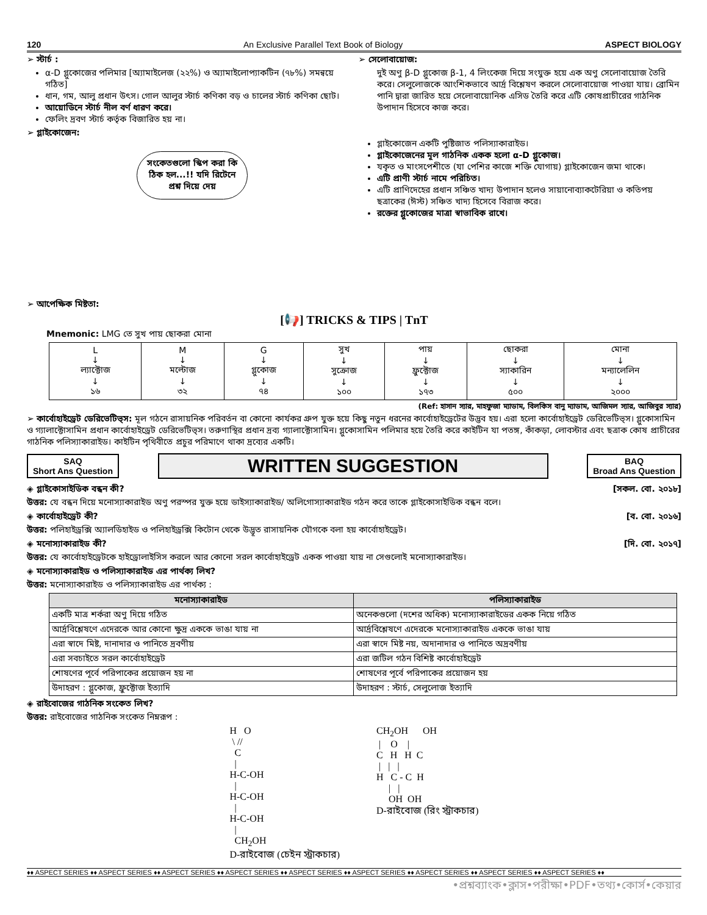120 An Exclusive Parallel Text Book of Biology ASPECT BIOLOGY
➢ স্টার্চ :
α-D গ্লুকোজের পলিমার [অ্যামাইলেজ (২২%) ও অ্যামাইলোপ্যাকটিন (৭৮%) সমন্বয়ে গঠিত]
ধান, গম, আলু প্রধান উৎস। গোল আলুর স্টার্চ কণিকা বড় ও চালের স্টার্চ কণিকা ছোট।
আয়োডিনে স্টার্চ নীল বর্ণ ধারণ করে।
ফেলিং দ্রবণ স্টার্চ কর্তৃক বিজারিত হয় না।
➢ গ্লাইকোজেন:
সংকেতগুলো স্কিপ করা কি ঠিক হল...!! যদি রিটেনে প্রশ্ন দিয়ে দেয়
➢ সেলোবায়োজ:
দুই অণু β-D গ্লুকোজ β-1, 4 লিংকেজ দিয়ে সংযুক্ত হয়ে এক অণু সেলোবায়োজ তৈরি করে। সেলুলোজকে আংশিকভাবে আর্দ্র বিশ্লেষণ করলে সেলোবায়োজ পাওয়া যায়। ব্রোমিন পানি দ্বারা জারিত হয়ে সেলোবায়োনিক এসিড তৈরি করে এটি কোষপ্রাচীরের গাঠনিক উপাদান হিসেবে কাজ করে।
গ্লাইকোজেন একটি পুষ্টিজাত পলিস্যাকারাইড।
গ্লাইকোজেনের মূল গাঠনিক একক হলো α-D গ্লুকোজ।
যকৃত ও মাংসপেশীতে (যা পেশির কাজে শক্তি যোগায়) গ্লাইকোজেন জমা থাকে।
এটি প্রাণী স্টার্চ নামে পরিচিত।
এটি প্রাণিদেহের প্রধান সঞ্চিত খাদ্য উপাদান হলেও সায়ানোব্যাকটেরিয়া ও কতিপয় ছত্রাকের (ঈস্ট) সঞ্চিত খাদ্য হিসেবে বিরাজ করে।
রক্তের গ্লুকোজের মাত্রা স্বাভাবিক রাখে।
➢ আপেক্ষিক মিষ্টতা:
[📢] TRICKS & TIPS | TnT
Mnemonic: LMG তে সুখ পায় ছোকরা মোনা
| L ↓ ল্যাক্টোজ ↓ ১৬ | M ↓ মল্টোজ ↓ ৩২ | G ↓ গ্লুকোজ ↓ ৭৪ | সুখ ↓ সুক্রোজ ↓ ১০০ | পায় ↓ ফ্রুক্টোজ ↓ ১৭৩ | ছোকরা ↓ স্যাকারিন ↓ ৫০০ | মোনা ↓ মন্যালেলিন ↓ ২০০০ |
(Ref: হাসান স্যার, মাহফুজা ম্যাডাম, বিলকিস বানু ম্যাডাম, আজিমল স্যার, আজিবুর স্যার)
➢ কার্বোহাইড্রেট ডেরিভেটিভ্স: মূল গঠনে রাসায়নিক পরিবর্তন বা কোনো কার্যকর গ্রুপ যুক্ত হয়ে কিছু নতুন ধরনের কার্বোহাইড্রেটের উদ্ভব হয়। এরা হলো কার্বোহাইড্রেট ডেরিভেটিভ্স। গ্লুকোসামিন ও গ্যালাক্টোসামিন প্রধান কার্বোহাইড্রেট ডেরিভেটিভ্স। তরুণাস্থির প্রধান দ্রব্য গ্যালাক্টোসামিন। গ্লুকোসামিন পলিমার হয়ে তৈরি করে কাইটিন যা পতঙ্গ, কাঁকড়া, লোবস্টার এবং ছত্রাক কোষ প্রাচীরের গাঠনিক পলিস্যাকারাইড। কাইটিন পৃথিবীতে প্রচুর পরিমাণে থাকা দ্রব্যের একটি।
SAQ
Short Ans Question
WRITTEN SUGGESTION
BAQ
Broad Ans Question
◈ গ্লাইকোসাইডিক বন্ধন কী? [সকল. বো. ২০১৮]
উত্তর: যে বন্ধন দিয়ে মনোস্যাকারাইড অণু পরস্পর যুক্ত হয়ে ডাইস্যাকারাইড/ অলিগোস্যাকারাইড গঠন করে তাকে গ্লাইকোসাইডিক বন্ধন বলে।
◈ কার্বোহাইড্রেট কী? [ব. বো. ২০১৬]
উত্তর: পলিহাইড্রক্সি অ্যালডিহাইড ও পলিহাইড্রক্সি কিটোন থেকে উদ্ভূত রাসায়নিক যৌগকে বলা হয় কার্বোহাইড্রেট।
◈ মনোস্যাকারাইড কী? [দি. বো. ২০১৭]
উত্তর: যে কার্বোহাইড্রেটকে হাইড্রোলাইসিস করলে আর কোনো সরল কার্বোহাইড্রেট একক পাওয়া যায় না সেগুলোই মনোস্যাকারাইড।
◈ মনোস্যাকারাইড ও পলিস্যাকারাইড এর পার্থক্য লিখ?
উত্তর: মনোস্যাকারাইড ও পলিস্যাকারাইড এর পার্থক্য :
| মনোস্যাকারাইড | পলিস্যাকারাইড |
| --- | --- |
| একটি মাত্র শর্করা অণু দিয়ে গঠিত | অনেকগুলো (দশের অধিক) মনোস্যাকারাইডের একক নিয়ে গঠিত |
| আর্দ্রবিশ্লেষণে এদেরকে আর কোনো ক্ষুদ্র এককে ভাঙা যায় না | আর্দ্রবিশ্লেষণে এদেরকে মনোস্যাকারাইড এককে ভাঙা যায় |
| এরা স্বাদে মিষ্ট, দানাদার ও পানিতে দ্রবণীয় | এরা স্বাদে মিষ্ট নয়, অদানাদার ও পানিতে অদ্রবণীয় |
| এরা সবচাইতে সরল কার্বোহাইড্রেট | এরা জটিল গঠন বিশিষ্ট কার্বোহাইড্রেট |
| শোষণের পূর্বে পরিপাকের প্রয়োজন হয় না | শোষণের পূর্বে পরিপাকের প্রয়োজন হয় |
| উদাহরণ : গ্লুকোজ, ফ্রুক্টোজ ইত্যাদি | উদাহরণ : স্টার্চ, সেলুলোজ ইত্যাদি |
◈ রাইবোজের গাঠনিক সংকেত লিখ?
উত্তর: রাইবোজের গাঠনিক সংকেত নিম্নরূপ :
H   O
 \ //
  C
  |
H-C-OH
  |
H-C-OH
  |
H-C-OH
  |
  CH2OH
D-রাইবোজ (চেইন স্ট্রাকচার)
CH2OH      OH
 |    O    |
C   H   H  C
 |   |   |
H   C - C  H
     |   |
     OH  OH
D-রাইবোজ (রিং স্ট্রাকচার)
♦♦ ASPECT SERIES ♦♦ ASPECT SERIES ♦♦ ASPECT SERIES ♦♦ ASPECT SERIES ♦♦ ASPECT SERIES ♦♦ ASPECT SERIES ♦♦ ASPECT SERIES ♦♦ ASPECT SERIES ♦♦ ASPECT SERIES ♦♦
•প্রশ্নব্যাংক•ক্লাস•পরীক্ষা•PDF•তথ্য•কোর্স•কেয়ার